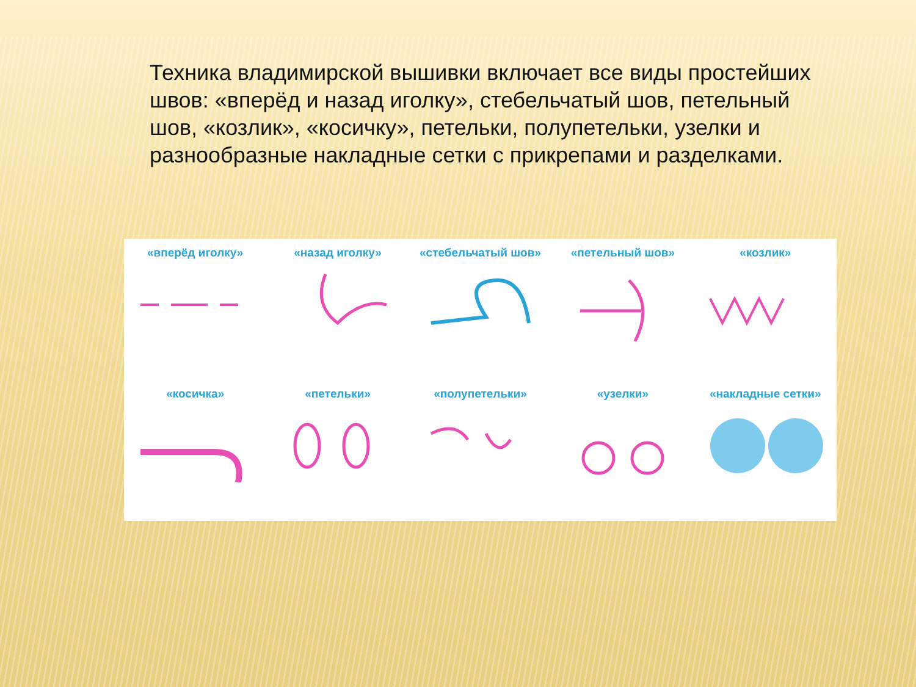Техника владимирской вышивки включает все виды простейших швов: «вперёд и назад иголку», стебельчатый шов, петельный шов, «козлик», «косичку», петельки, полупетельки, узелки и разнообразные накладные сетки с прикрепами и разделками.
«вперёд иголку»
«назад иголку»
«стебельчатый шов»
«петельный шов»
«козлик»
«косичка»
«петельки»
«полупетельки»
«узелки»
«накладные сетки»